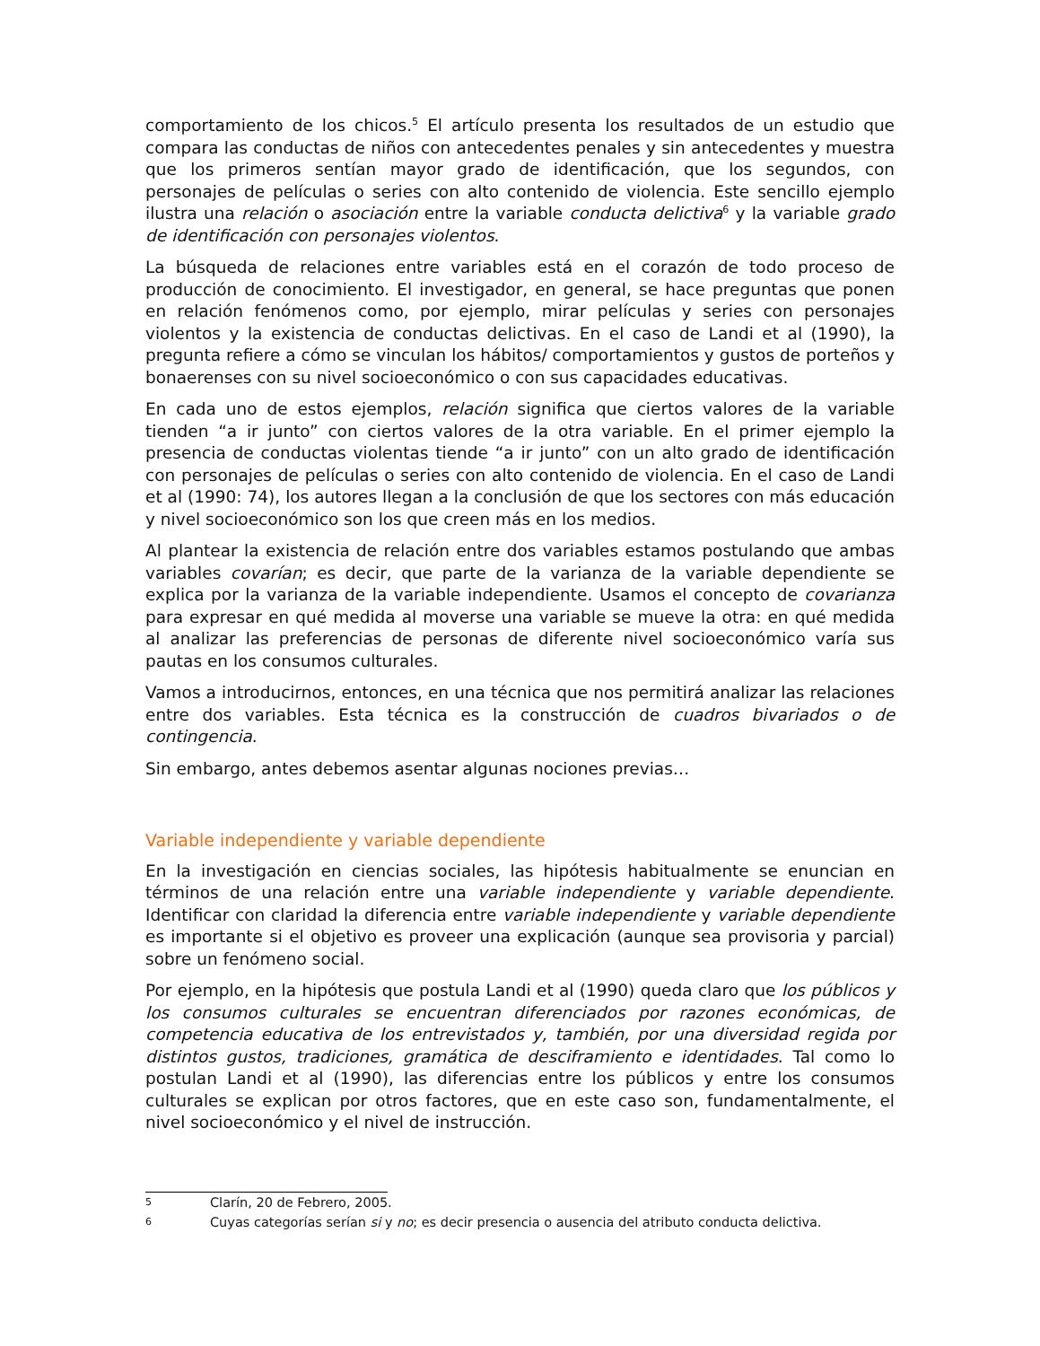comportamiento de los chicos.<sup>5</sup> El artículo presenta los resultados de un estudio que compara las conductas de niños con antecedentes penales y sin antecedentes y muestra que los primeros sentían mayor grado de identificación, que los segundos, con personajes de películas o series con alto contenido de violencia. Este sencillo ejemplo ilustra una relación o asociación entre la variable conducta delictiva<sup>6</sup> y la variable grado de identificación con personajes violentos.
La búsqueda de relaciones entre variables está en el corazón de todo proceso de producción de conocimiento. El investigador, en general, se hace preguntas que ponen en relación fenómenos como, por ejemplo, mirar películas y series con personajes violentos y la existencia de conductas delictivas. En el caso de Landi et al (1990), la pregunta refiere a cómo se vinculan los hábitos/ comportamientos y gustos de porteños y bonaerenses con su nivel socioeconómico o con sus capacidades educativas.
En cada uno de estos ejemplos, relación significa que ciertos valores de la variable tienden “a ir junto” con ciertos valores de la otra variable. En el primer ejemplo la presencia de conductas violentas tiende “a ir junto” con un alto grado de identificación con personajes de películas o series con alto contenido de violencia. En el caso de Landi et al (1990: 74), los autores llegan a la conclusión de que los sectores con más educación y nivel socioeconómico son los que creen más en los medios.
Al plantear la existencia de relación entre dos variables estamos postulando que ambas variables covarían; es decir, que parte de la varianza de la variable dependiente se explica por la varianza de la variable independiente. Usamos el concepto de covarianza para expresar en qué medida al moverse una variable se mueve la otra: en qué medida al analizar las preferencias de personas de diferente nivel socioeconómico varía sus pautas en los consumos culturales.
Vamos a introducirnos, entonces, en una técnica que nos permitirá analizar las relaciones entre dos variables. Esta técnica es la construcción de cuadros bivariados o de contingencia.
Sin embargo, antes debemos asentar algunas nociones previas…
Variable independiente y variable dependiente
En la investigación en ciencias sociales, las hipótesis habitualmente se enuncian en términos de una relación entre una variable independiente y variable dependiente. Identificar con claridad la diferencia entre variable independiente y variable dependiente es importante si el objetivo es proveer una explicación (aunque sea provisoria y parcial) sobre un fenómeno social.
Por ejemplo, en la hipótesis que postula Landi et al (1990) queda claro que los públicos y los consumos culturales se encuentran diferenciados por razones económicas, de competencia educativa de los entrevistados y, también, por una diversidad regida por distintos gustos, tradiciones, gramática de desciframiento e identidades. Tal como lo postulan Landi et al (1990), las diferencias entre los públicos y entre los consumos culturales se explican por otros factores, que en este caso son, fundamentalmente, el nivel socioeconómico y el nivel de instrucción.
5 Clarín, 20 de Febrero, 2005.
6 Cuyas categorías serían si y no; es decir presencia o ausencia del atributo conducta delictiva.